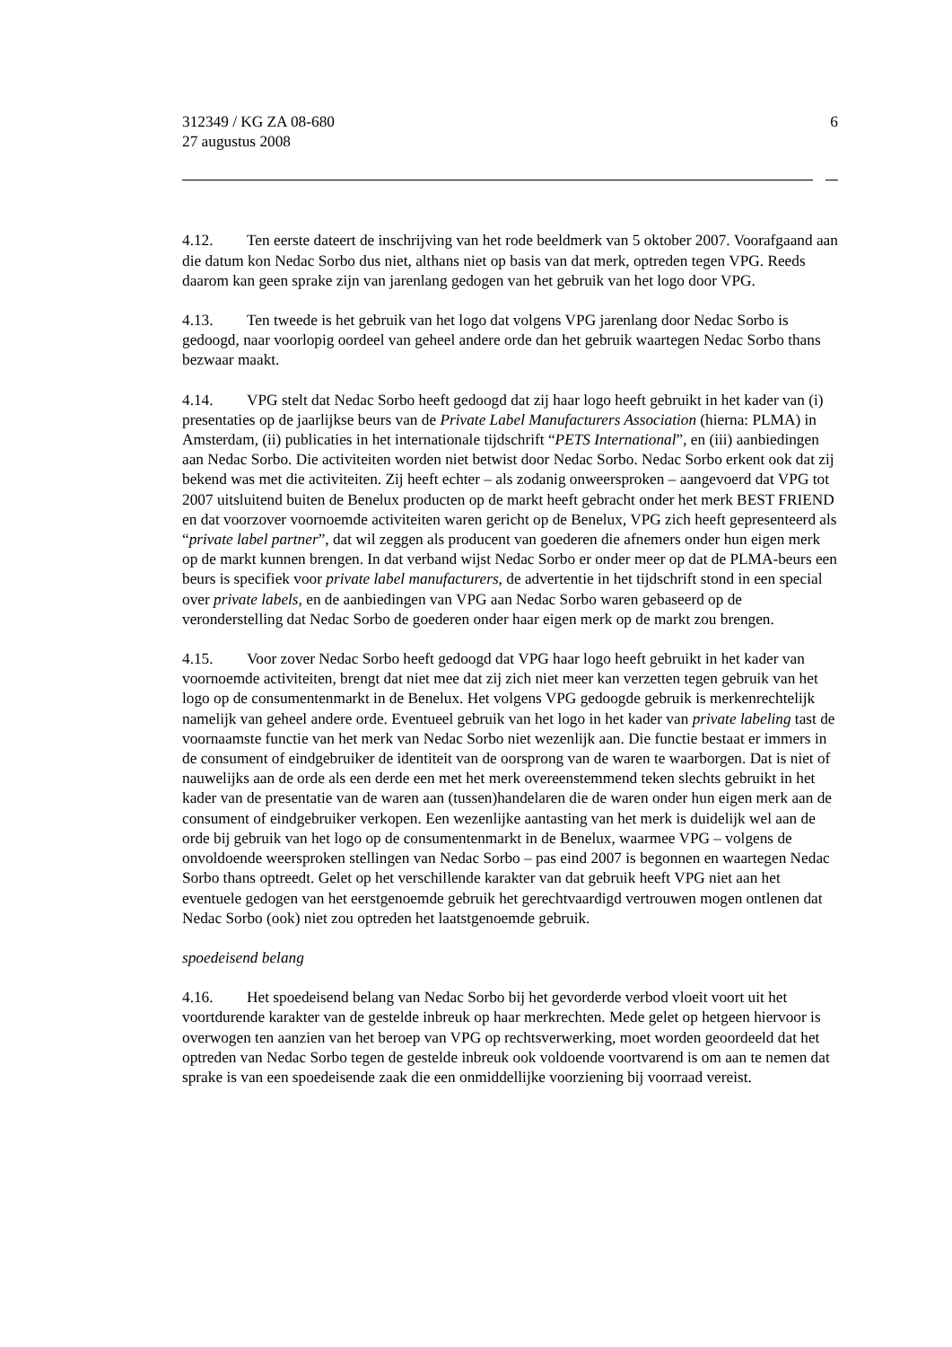312349 / KG ZA 08-680
27 augustus 2008
6
4.12. Ten eerste dateert de inschrijving van het rode beeldmerk van 5 oktober 2007. Voorafgaand aan die datum kon Nedac Sorbo dus niet, althans niet op basis van dat merk, optreden tegen VPG. Reeds daarom kan geen sprake zijn van jarenlang gedogen van het gebruik van het logo door VPG.
4.13. Ten tweede is het gebruik van het logo dat volgens VPG jarenlang door Nedac Sorbo is gedoogd, naar voorlopig oordeel van geheel andere orde dan het gebruik waartegen Nedac Sorbo thans bezwaar maakt.
4.14. VPG stelt dat Nedac Sorbo heeft gedoogd dat zij haar logo heeft gebruikt in het kader van (i) presentaties op de jaarlijkse beurs van de Private Label Manufacturers Association (hierna: PLMA) in Amsterdam, (ii) publicaties in het internationale tijdschrift “PETS International”, en (iii) aanbiedingen aan Nedac Sorbo. Die activiteiten worden niet betwist door Nedac Sorbo. Nedac Sorbo erkent ook dat zij bekend was met die activiteiten. Zij heeft echter – als zodanig onweersproken – aangevoerd dat VPG tot 2007 uitsluitend buiten de Benelux producten op de markt heeft gebracht onder het merk BEST FRIEND en dat voorzover voornoemde activiteiten waren gericht op de Benelux, VPG zich heeft gepresenteerd als “private label partner”, dat wil zeggen als producent van goederen die afnemers onder hun eigen merk op de markt kunnen brengen. In dat verband wijst Nedac Sorbo er onder meer op dat de PLMA-beurs een beurs is specifiek voor private label manufacturers, de advertentie in het tijdschrift stond in een special over private labels, en de aanbiedingen van VPG aan Nedac Sorbo waren gebaseerd op de veronderstelling dat Nedac Sorbo de goederen onder haar eigen merk op de markt zou brengen.
4.15. Voor zover Nedac Sorbo heeft gedoogd dat VPG haar logo heeft gebruikt in het kader van voornoemde activiteiten, brengt dat niet mee dat zij zich niet meer kan verzetten tegen gebruik van het logo op de consumentenmarkt in de Benelux. Het volgens VPG gedoogde gebruik is merkenrechtelijk namelijk van geheel andere orde. Eventueel gebruik van het logo in het kader van private labeling tast de voornaamste functie van het merk van Nedac Sorbo niet wezenlijk aan. Die functie bestaat er immers in de consument of eindgebruiker de identiteit van de oorsprong van de waren te waarborgen. Dat is niet of nauwelijks aan de orde als een derde een met het merk overeenstemmend teken slechts gebruikt in het kader van de presentatie van de waren aan (tussen)handelaren die de waren onder hun eigen merk aan de consument of eindgebruiker verkopen. Een wezenlijke aantasting van het merk is duidelijk wel aan de orde bij gebruik van het logo op de consumentenmarkt in de Benelux, waarmee VPG – volgens de onvoldoende weersproken stellingen van Nedac Sorbo – pas eind 2007 is begonnen en waartegen Nedac Sorbo thans optreedt. Gelet op het verschillende karakter van dat gebruik heeft VPG niet aan het eventuele gedogen van het eerstgenoemde gebruik het gerechtvaardigd vertrouwen mogen ontlenen dat Nedac Sorbo (ook) niet zou optreden het laatstgenoemde gebruik.
spoedeisend belang
4.16. Het spoedeisend belang van Nedac Sorbo bij het gevorderde verbod vloeit voort uit het voortdurende karakter van de gestelde inbreuk op haar merkrechten. Mede gelet op hetgeen hiervoor is overwogen ten aanzien van het beroep van VPG op rechtsverwerking, moet worden geoordeeld dat het optreden van Nedac Sorbo tegen de gestelde inbreuk ook voldoende voortvarend is om aan te nemen dat sprake is van een spoedeisende zaak die een onmiddellijke voorziening bij voorraad vereist.